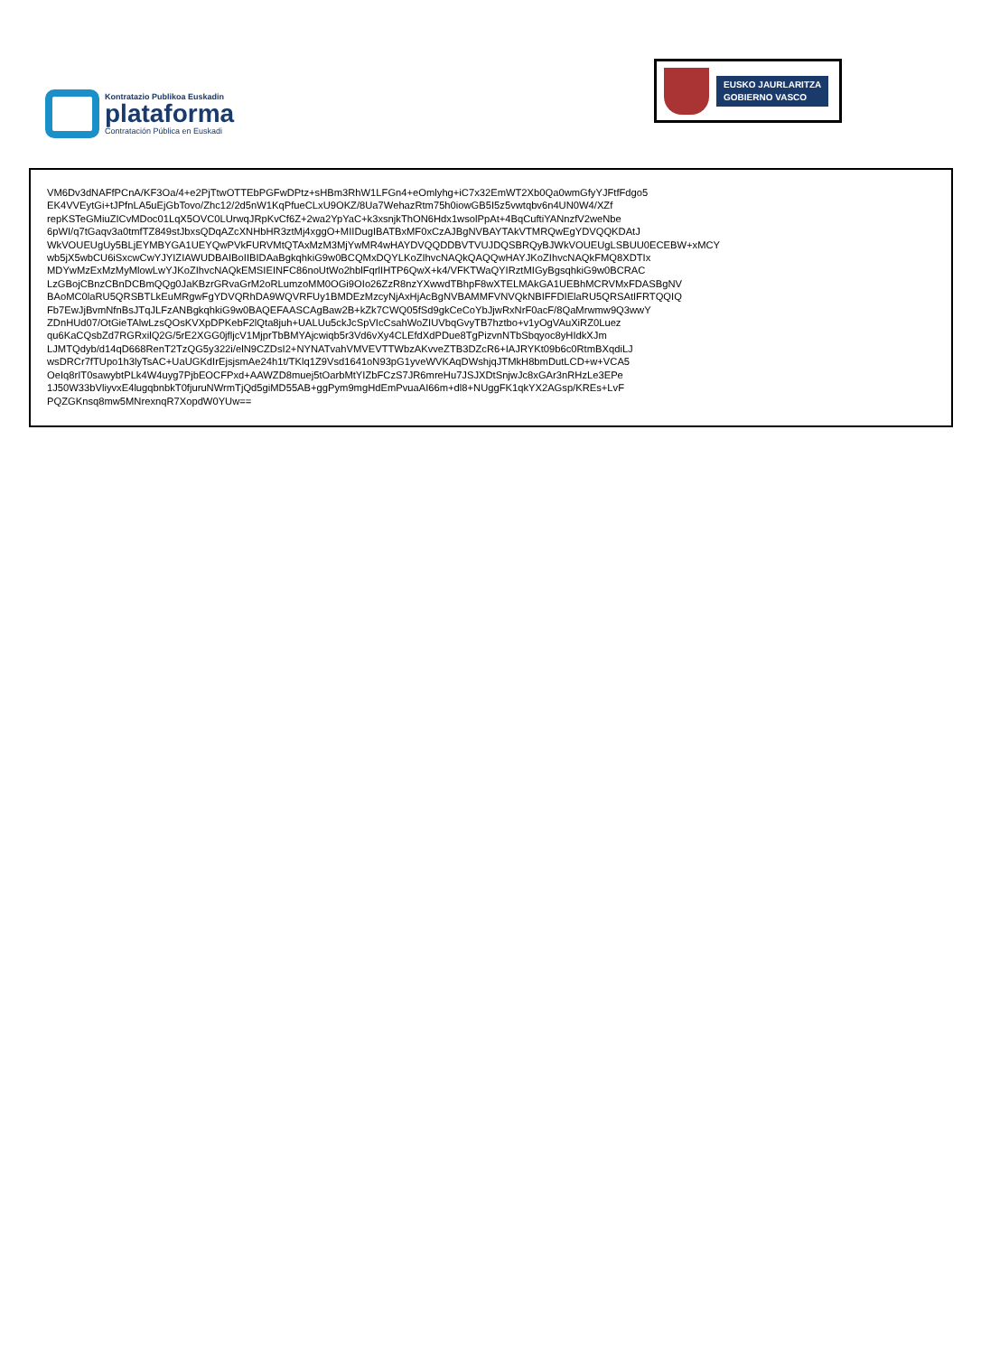Kontratazio Publikoa Euskadin
plataforma
Contratación Pública en Euskadi
EUSKO JAURLARITZA
GOBIERNO VASCO
VM6Dv3dNAFfPCnA/KF3Oa/4+e2PjTtwOTTEbPGFwDPtz+sHBm3RhW1LFGn4+eOmlyhg+iC7x32EmWT2Xb0Qa0wmGfyYJFtfFdgo5
EK4VVEytGi+tJPfnLA5uEjGbTovo/Zhc12/2d5nW1KqPfueCLxU9OKZ/8Ua7WehazRtm75h0iowGB5I5z5vwtqbv6n4UN0W4/XZf
repKSTeGMiuZICvMDoc01LqX5OVC0LUrwqJRpKvCf6Z+2wa2YpYaC+k3xsnjkThON6Hdx1wsolPpAt+4BqCuftiYANnzfV2weNbe
6pWI/q7tGaqv3a0tmfTZ849stJbxsQDqAZcXNHbHR3ztMj4xggO+MIIDugIBATBxMF0xCzAJBgNVBAYTAkVTMRQwEgYDVQQKDAtJ
WkVOUEUgUy5BLjEYMBYGA1UEYQwPVkFURVMtQTAxMzM3MjYwMR4wHAYDVQQDDBVTVUJDQSBRQyBJWkVOUEUgLSBUU0ECEBW+xMCY
wb5jX5wbCU6iSxcwCwYJYIZIAWUDBAIBoIIBIDAaBgkqhkiG9w0BCQMxDQYLKoZIhvcNAQkQAQQwHAYJKoZIhvcNAQkFMQ8XDTIx
MDYwMzExMzMyMlowLwYJKoZIhvcNAQkEMSIEINFC86noUtWo2hblFqrlIHTP6QwX+k4/VFKTWaQYIRztMIGyBgsqhkiG9w0BCRAC
LzGBojCBnzCBnDCBmQQg0JaKBzrGRvaGrM2oRLumzoMM0OGi9OIo26ZzR8nzYXwwdTBhpF8wXTELMAkGA1UEBhMCRVMxFDASBgNV
BAoMC0laRU5QRSBTLkEuMRgwFgYDVQRhDA9WQVRFUy1BMDEzMzcyNjAxHjAcBgNVBAMMFVNVQkNBIFFDIElaRU5QRSAtIFRTQQIQ
Fb7EwJjBvmNfnBsJTqJLFzANBgkqhkiG9w0BAQEFAASCAgBaw2B+kZk7CWQ05fSd9gkCeCoYbJjwRxNrF0acF/8QaMrwmw9Q3wwY
ZDnHUd07/OtGieTAlwLzsQOsKVXpDPKebF2lQta8juh+UALUu5ckJcSpVIcCsahWoZIUVbqGvyTB7hztbo+v1yOgVAuXiRZ0Luez
qu6KaCQsbZd7RGRxilQ2G/5rE2XGG0jfljcV1MjprTbBMYAjcwiqb5r3Vd6vXy4CLEfdXdPDue8TgPizvnNTbSbqyoc8yHIdkXJm
LJMTQdyb/d14qD668RenT2TzQG5y322i/elN9CZDsI2+NYNATvahVMVEVTTWbzAKvveZTB3DZcR6+IAJRYKt09b6c0RtmBXqdiLJ
wsDRCr7fTUpo1h3lyTsAC+UaUGKdIrEjsjsmAe24h1t/TKlq1Z9Vsd1641oN93pG1yveWVKAqDWshjqJTMkH8bmDutLCD+w+VCA5
OeIq8rIT0sawybtPLk4W4uyg7PjbEOCFPxd+AAWZD8muej5tOarbMtYIZbFCzS7JR6mreHu7JSJXDtSnjwJc8xGAr3nRHzLe3EPe
1J50W33bVliyvxE4lugqbnbkT0fjuruNWrmTjQd5giMD55AB+ggPym9mgHdEmPvuaAI66m+dl8+NUggFK1qkYX2AGsp/KREs+LvF
PQZGKnsq8mw5MNrexnqR7XopdW0YUw==